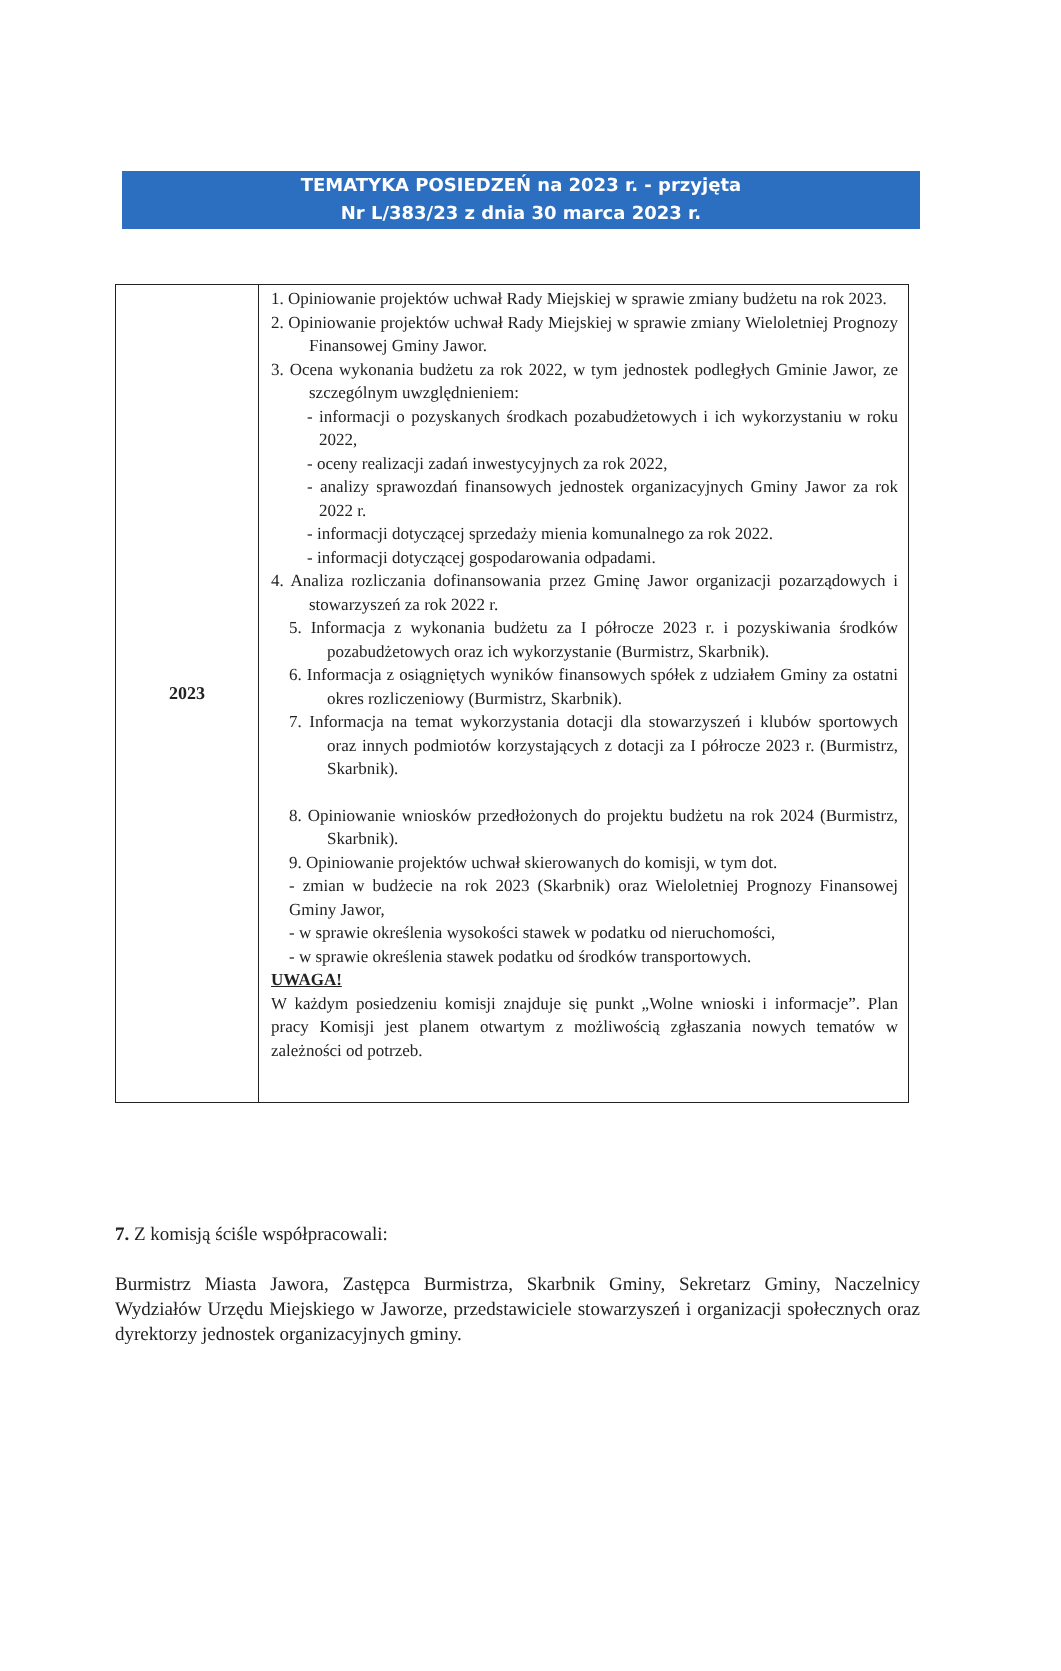TEMATYKA POSIEDZEŃ na 2023 r. - przyjęta
Nr L/383/23 z dnia 30 marca 2023 r.
| 2023 | 1. Opiniowanie projektów uchwał Rady Miejskiej w sprawie zmiany budżetu na rok 2023. 2. Opiniowanie projektów uchwał Rady Miejskiej w sprawie zmiany Wieloletniej Prognozy Finansowej Gminy Jawor. 3. Ocena wykonania budżetu za rok 2022, w tym jednostek podległych Gminie Jawor, ze szczególnym uwzględnieniem: - informacji o pozyskanych środkach pozabudżetowych i ich wykorzystaniu w roku 2022, - oceny realizacji zadań inwestycyjnych za rok 2022, - analizy sprawozdań finansowych jednostek organizacyjnych Gminy Jawor za rok 2022 r. - informacji dotyczącej sprzedaży mienia komunalnego za rok 2022. - informacji dotyczącej gospodarowania odpadami. 4. Analiza rozliczania dofinansowania przez Gminę Jawor organizacji pozarządowych i stowarzyszeń za rok 2022 r. 5. Informacja z wykonania budżetu za I półrocze 2023 r. i pozyskiwania środków pozabudżetowych oraz ich wykorzystanie (Burmistrz, Skarbnik). 6. Informacja z osiągniętych wyników finansowych spółek z udziałem Gminy za ostatni okres rozliczeniowy (Burmistrz, Skarbnik). 7. Informacja na temat wykorzystania dotacji dla stowarzyszeń i klubów sportowych oraz innych podmiotów korzystających z dotacji za I półrocze 2023 r. (Burmistrz, Skarbnik). 8. Opiniowanie wniosków przedłożonych do projektu budżetu na rok 2024 (Burmistrz, Skarbnik). 9. Opiniowanie projektów uchwał skierowanych do komisji, w tym dot. - zmian w budżecie na rok 2023 (Skarbnik) oraz Wieloletniej Prognozy Finansowej Gminy Jawor, - w sprawie określenia wysokości stawek w podatku od nieruchomości, - w sprawie określenia stawek podatku od środków transportowych. UWAGA! W każdym posiedzeniu komisji znajduje się punkt „Wolne wnioski i informacje”. Plan pracy Komisji jest planem otwartym z możliwością zgłaszania nowych tematów w zależności od potrzeb. |
7. Z komisją ściśle współpracowali:
Burmistrz Miasta Jawora, Zastępca Burmistrza, Skarbnik Gminy, Sekretarz Gminy, Naczelnicy Wydziałów Urzędu Miejskiego w Jaworze, przedstawiciele stowarzyszeń i organizacji społecznych oraz dyrektorzy jednostek organizacyjnych gminy.